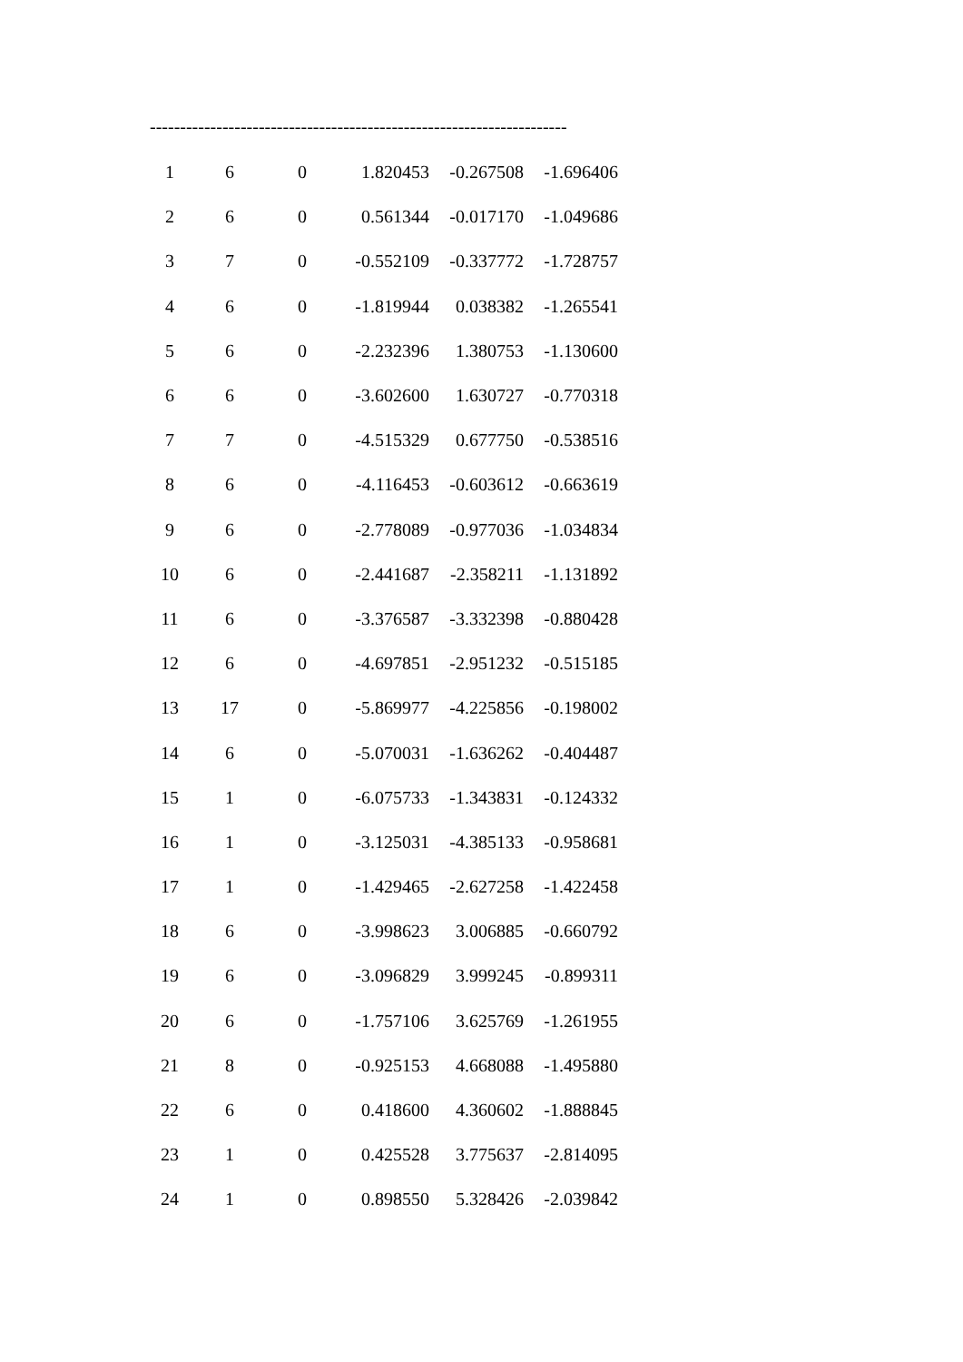---------------------------------------------------------------------
| 1 | 6 | 0 | 1.820453 | -0.267508 | -1.696406 |
| 2 | 6 | 0 | 0.561344 | -0.017170 | -1.049686 |
| 3 | 7 | 0 | -0.552109 | -0.337772 | -1.728757 |
| 4 | 6 | 0 | -1.819944 | 0.038382 | -1.265541 |
| 5 | 6 | 0 | -2.232396 | 1.380753 | -1.130600 |
| 6 | 6 | 0 | -3.602600 | 1.630727 | -0.770318 |
| 7 | 7 | 0 | -4.515329 | 0.677750 | -0.538516 |
| 8 | 6 | 0 | -4.116453 | -0.603612 | -0.663619 |
| 9 | 6 | 0 | -2.778089 | -0.977036 | -1.034834 |
| 10 | 6 | 0 | -2.441687 | -2.358211 | -1.131892 |
| 11 | 6 | 0 | -3.376587 | -3.332398 | -0.880428 |
| 12 | 6 | 0 | -4.697851 | -2.951232 | -0.515185 |
| 13 | 17 | 0 | -5.869977 | -4.225856 | -0.198002 |
| 14 | 6 | 0 | -5.070031 | -1.636262 | -0.404487 |
| 15 | 1 | 0 | -6.075733 | -1.343831 | -0.124332 |
| 16 | 1 | 0 | -3.125031 | -4.385133 | -0.958681 |
| 17 | 1 | 0 | -1.429465 | -2.627258 | -1.422458 |
| 18 | 6 | 0 | -3.998623 | 3.006885 | -0.660792 |
| 19 | 6 | 0 | -3.096829 | 3.999245 | -0.899311 |
| 20 | 6 | 0 | -1.757106 | 3.625769 | -1.261955 |
| 21 | 8 | 0 | -0.925153 | 4.668088 | -1.495880 |
| 22 | 6 | 0 | 0.418600 | 4.360602 | -1.888845 |
| 23 | 1 | 0 | 0.425528 | 3.775637 | -2.814095 |
| 24 | 1 | 0 | 0.898550 | 5.328426 | -2.039842 |